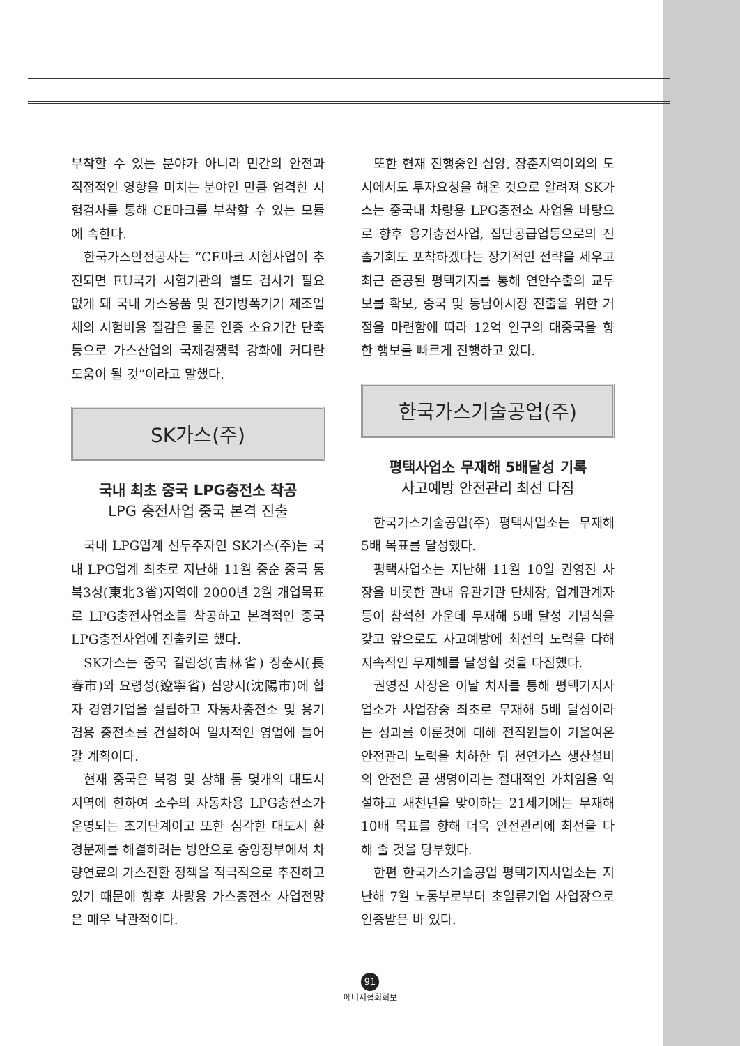부착할 수 있는 분야가 아니라 민간의 안전과 직접적인 영향을 미치는 분야인 만큼 엄격한 시험검사를 통해 CE마크를 부착할 수 있는 모듈에 속한다.
한국가스안전공사는 “CE마크 시험사업이 추진되면 EU국가 시험기관의 별도 검사가 필요없게 돼 국내 가스용품 및 전기방폭기기 제조업체의 시험비용 절감은 물론 인증 소요기간 단축등으로 가스산업의 국제경쟁력 강화에 커다란 도움이 될 것”이라고 말했다.
SK가스(주)
국내 최초 중국 LPG충전소 착공
LPG 충전사업 중국 본격 진출
국내 LPG업계 선두주자인 SK가스(주)는 국내 LPG업계 최초로 지난해 11월 중순 중국 동북3성(東北3省)지역에 2000년 2월 개업목표로 LPG충전사업소를 착공하고 본격적인 중국 LPG충전사업에 진출키로 했다.
SK가스는 중국 길림성(吉林省) 장춘시(長春市)와 요령성(遼寧省) 심양시(沈陽市)에 합자 경영기업을 설립하고 자동차충전소 및 용기겸용 충전소를 건설하여 일차적인 영업에 들어갈 계획이다.
현재 중국은 북경 및 상해 등 몇개의 대도시 지역에 한하여 소수의 자동차용 LPG충전소가 운영되는 초기단계이고 또한 심각한 대도시 환경문제를 해결하려는 방안으로 중앙정부에서 차량연료의 가스전환 정책을 적극적으로 추진하고 있기 때문에 향후 차량용 가스충전소 사업전망은 매우 낙관적이다.
또한 현재 진행중인 심양, 장춘지역이외의 도시에서도 투자요청을 해온 것으로 알려져 SK가스는 중국내 차량용 LPG충전소 사업을 바탕으로 향후 용기충전사업, 집단공급업등으로의 진출기회도 포착하겠다는 장기적인 전략을 세우고 최근 준공된 평택기지를 통해 연안수출의 교두보를 확보, 중국 및 동남아시장 진출을 위한 거점을 마련함에 따라 12억 인구의 대중국을 향한 행보를 빠르게 진행하고 있다.
한국가스기술공업(주)
평택사업소 무재해 5배달성 기록
사고예방 안전관리 최선 다짐
한국가스기술공업(주) 평택사업소는 무재해 5배 목표를 달성했다.
평택사업소는 지난해 11월 10일 권영진 사장을 비롯한 관내 유관기관 단체장, 업계관계자 등이 참석한 가운데 무재해 5배 달성 기념식을 갖고 앞으로도 사고예방에 최선의 노력을 다해 지속적인 무재해를 달성할 것을 다짐했다.
권영진 사장은 이날 치사를 통해 평택기지사업소가 사업장중 최초로 무재해 5배 달성이라는 성과를 이룬것에 대해 전직원들이 기울여온 안전관리 노력을 치하한 뒤 천연가스 생산설비의 안전은 곧 생명이라는 절대적인 가치임을 역설하고 새천년을 맞이하는 21세기에는 무재해 10배 목표를 향해 더욱 안전관리에 최선을 다해 줄 것을 당부했다.
한편 한국가스기술공업 평택기지사업소는 지난해 7월 노동부로부터 초일류기업 사업장으로 인증받은 바 있다.
91
에너지협회회보